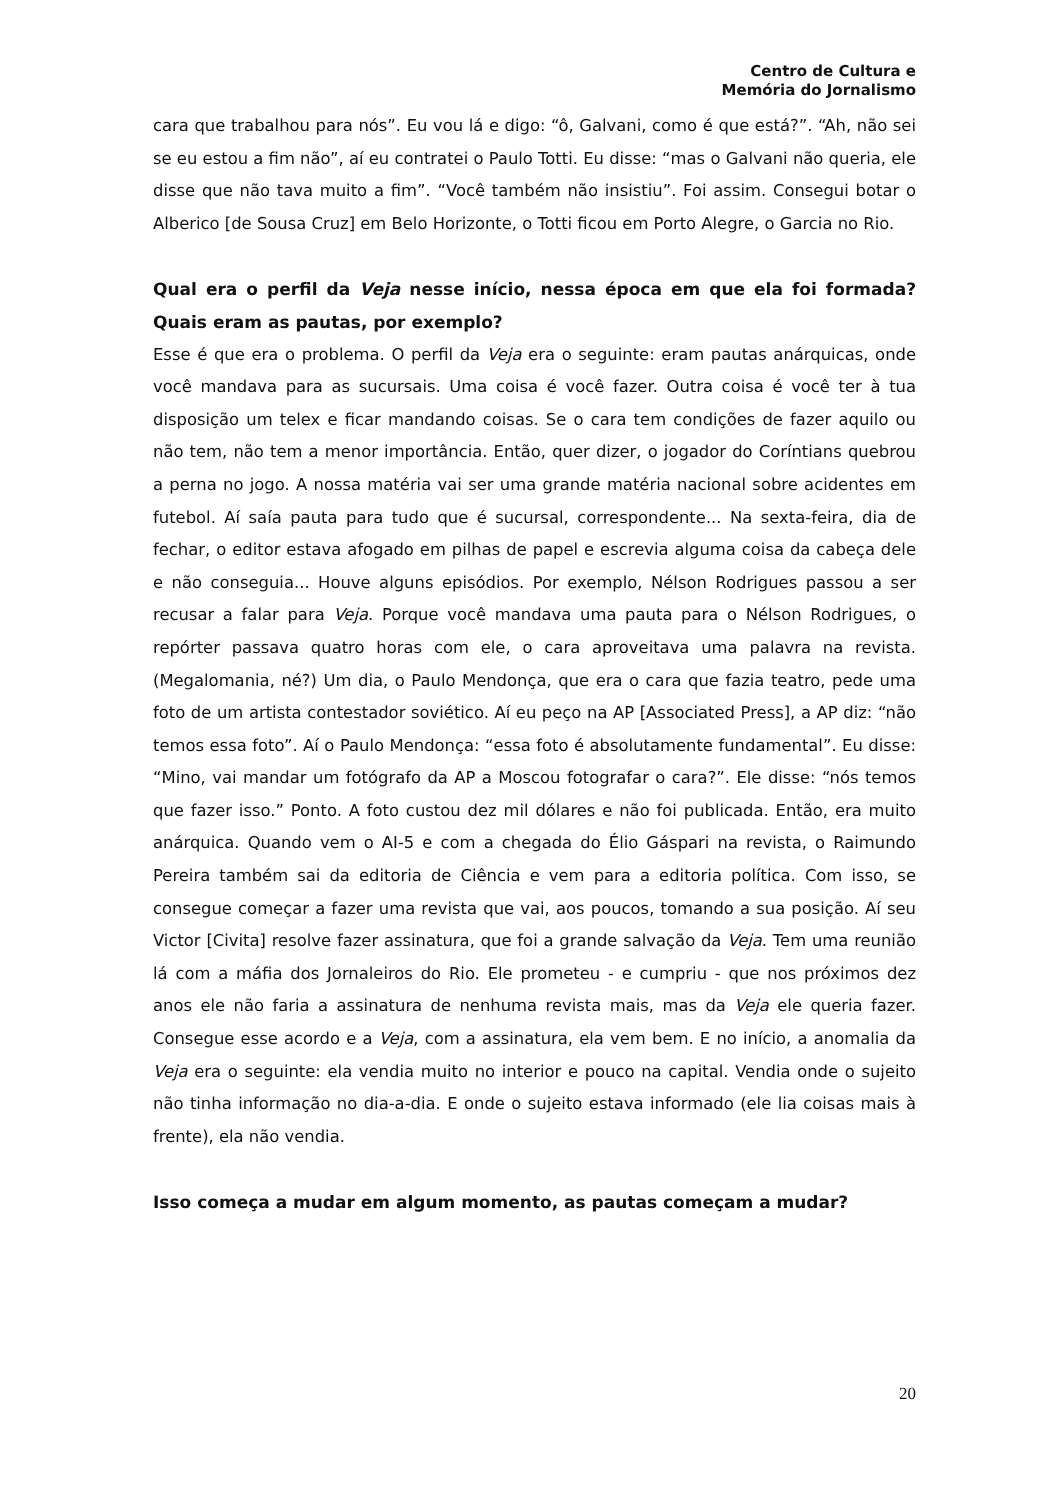Centro de Cultura e
Memória do Jornalismo
cara que trabalhou para nós”. Eu vou lá e digo: “ô, Galvani, como é que está?”. “Ah, não sei se eu estou a fim não”, aí eu contratei o Paulo Totti. Eu disse: “mas o Galvani não queria, ele disse que não tava muito a fim”. “Você também não insistiu”. Foi assim. Consegui botar o Alberico [de Sousa Cruz] em Belo Horizonte, o Totti ficou em Porto Alegre, o Garcia no Rio.
Qual era o perfil da Veja nesse início, nessa época em que ela foi formada? Quais eram as pautas, por exemplo?
Esse é que era o problema. O perfil da Veja era o seguinte: eram pautas anárquicas, onde você mandava para as sucursais. Uma coisa é você fazer. Outra coisa é você ter à tua disposição um telex e ficar mandando coisas. Se o cara tem condições de fazer aquilo ou não tem, não tem a menor importância. Então, quer dizer, o jogador do Coríntians quebrou a perna no jogo. A nossa matéria vai ser uma grande matéria nacional sobre acidentes em futebol. Aí saía pauta para tudo que é sucursal, correspondente... Na sexta-feira, dia de fechar, o editor estava afogado em pilhas de papel e escrevia alguma coisa da cabeça dele e não conseguia... Houve alguns episódios. Por exemplo, Nélson Rodrigues passou a ser recusar a falar para Veja. Porque você mandava uma pauta para o Nélson Rodrigues, o repórter passava quatro horas com ele, o cara aproveitava uma palavra na revista. (Megalomania, né?) Um dia, o Paulo Mendonça, que era o cara que fazia teatro, pede uma foto de um artista contestador soviético. Aí eu peço na AP [Associated Press], a AP diz: “não temos essa foto”. Aí o Paulo Mendonça: “essa foto é absolutamente fundamental”. Eu disse: “Mino, vai mandar um fotógrafo da AP a Moscou fotografar o cara?”. Ele disse: “nós temos que fazer isso.” Ponto. A foto custou dez mil dólares e não foi publicada. Então, era muito anárquica. Quando vem o AI-5 e com a chegada do Élio Gáspari na revista, o Raimundo Pereira também sai da editoria de Ciência e vem para a editoria política. Com isso, se consegue começar a fazer uma revista que vai, aos poucos, tomando a sua posição. Aí seu Victor [Civita] resolve fazer assinatura, que foi a grande salvação da Veja. Tem uma reunião lá com a máfia dos Jornaleiros do Rio. Ele prometeu - e cumpriu - que nos próximos dez anos ele não faria a assinatura de nenhuma revista mais, mas da Veja ele queria fazer. Consegue esse acordo e a Veja, com a assinatura, ela vem bem. E no início, a anomalia da Veja era o seguinte: ela vendia muito no interior e pouco na capital. Vendia onde o sujeito não tinha informação no dia-a-dia. E onde o sujeito estava informado (ele lia coisas mais à frente), ela não vendia.
Isso começa a mudar em algum momento, as pautas começam a mudar?
20